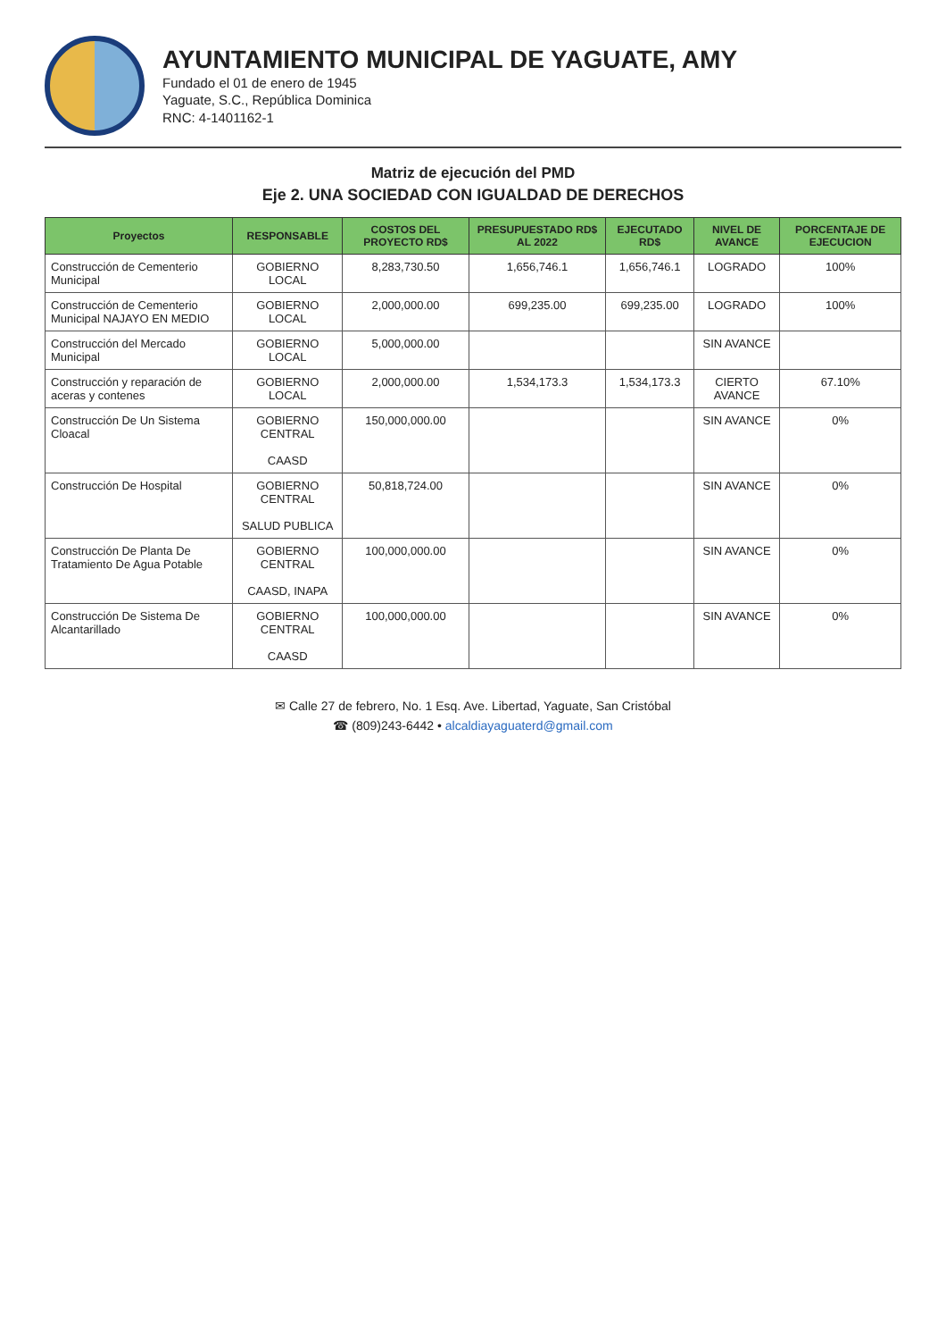AYUNTAMIENTO MUNICIPAL DE YAGUATE, AMY
Fundado el 01 de enero de 1945
Yaguate, S.C., República Dominica
RNC: 4-1401162-1
Matriz de ejecución del PMD
Eje 2. UNA SOCIEDAD CON IGUALDAD DE DERECHOS
| Proyectos | RESPONSABLE | COSTOS DEL PROYECTO RD$ | PRESUPUESTADO RD$ AL 2022 | EJECUTADO RD$ | NIVEL DE AVANCE | PORCENTAJE DE EJECUCION |
| --- | --- | --- | --- | --- | --- | --- |
| Construcción de Cementerio Municipal | GOBIERNO LOCAL | 8,283,730.50 | 1,656,746.1 | 1,656,746.1 | LOGRADO | 100% |
| Construcción de Cementerio Municipal NAJAYO EN MEDIO | GOBIERNO LOCAL | 2,000,000.00 | 699,235.00 | 699,235.00 | LOGRADO | 100% |
| Construcción del Mercado Municipal | GOBIERNO LOCAL | 5,000,000.00 | | | SIN AVANCE | |
| Construcción y reparación de aceras y contenes | GOBIERNO LOCAL | 2,000,000.00 | 1,534,173.3 | 1,534,173.3 | CIERTO AVANCE | 67.10% |
| Construcción De Un Sistema Cloacal | GOBIERNO CENTRAL CAASD | 150,000,000.00 | | | SIN AVANCE | 0% |
| Construcción De Hospital | GOBIERNO CENTRAL SALUD PUBLICA | 50,818,724.00 | | | SIN AVANCE | 0% |
| Construcción De Planta De Tratamiento De Agua Potable | GOBIERNO CENTRAL CAASD, INAPA | 100,000,000.00 | | | SIN AVANCE | 0% |
| Construcción De Sistema De Alcantarillado | GOBIERNO CENTRAL CAASD | 100,000,000.00 | | | SIN AVANCE | 0% |
✉ Calle 27 de febrero, No. 1 Esq. Ave. Libertad, Yaguate, San Cristóbal
☎ (809)243-6442 • alcaldiayaguaterd@gmail.com